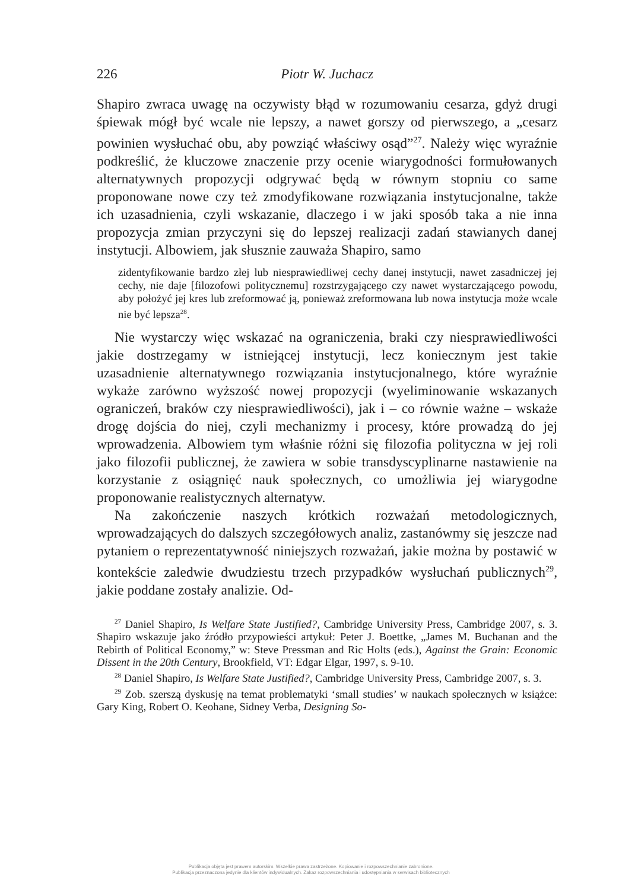226 Piotr W. Juchacz
Shapiro zwraca uwagę na oczywisty błąd w rozumowaniu cesarza, gdyż drugi śpiewak mógł być wcale nie lepszy, a nawet gorszy od pierwszego, a „cesarz powinien wysłuchać obu, aby powziąć właściwy osąd”<sup>27</sup>. Należy więc wyraźnie podkreślić, że kluczowe znaczenie przy ocenie wiarygodności formułowanych alternatywnych propozycji odgrywać będą w równym stopniu co same proponowane nowe czy też zmodyfikowane rozwiązania instytucjonalne, także ich uzasadnienia, czyli wskazanie, dlaczego i w jaki sposób taka a nie inna propozycja zmian przyczyni się do lepszej realizacji zadań stawianych danej instytucji. Albowiem, jak słusznie zauważa Shapiro, samo
zidentyfikowanie bardzo złej lub niesprawiedliwej cechy danej instytucji, nawet zasadniczej jej cechy, nie daje [filozofowi politycznemu] rozstrzygającego czy nawet wystarczającego powodu, aby położyć jej kres lub zreformować ją, ponieważ zreformowana lub nowa instytucja może wcale nie być lepsza<sup>28</sup>.
Nie wystarczy więc wskazać na ograniczenia, braki czy niesprawiedliwości jakie dostrzegamy w istniejącej instytucji, lecz koniecznym jest takie uzasadnienie alternatywnego rozwiązania instytucjonalnego, które wyraźnie wykaże zarówno wyższość nowej propozycji (wyeliminowanie wskazanych ograniczeń, braków czy niesprawiedliwości), jak i – co równie ważne – wskaże drogę dojścia do niej, czyli mechanizmy i procesy, które prowadzą do jej wprowadzenia. Albowiem tym właśnie różni się filozofia polityczna w jej roli jako filozofii publicznej, że zawiera w sobie transdyscyplinarne nastawienie na korzystanie z osiągnięć nauk społecznych, co umożliwia jej wiarygodne proponowanie realistycznych alternatyw.
Na zakończenie naszych krótkich rozważań metodologicznych, wprowadzających do dalszych szczegółowych analiz, zastanówmy się jeszcze nad pytaniem o reprezentatywność niniejszych rozważań, jakie można by postawić w kontekście zaledwie dwudziestu trzech przypadków wysłuchań publicznych<sup>29</sup>, jakie poddane zostały analizie. Od-
<sup>27</sup> Daniel Shapiro, Is Welfare State Justified?, Cambridge University Press, Cambridge 2007, s. 3. Shapiro wskazuje jako źródło przypowieści artykuł: Peter J. Boettke, „James M. Buchanan and the Rebirth of Political Economy,” w: Steve Pressman and Ric Holts (eds.), Against the Grain: Economic Dissent in the 20th Century, Brookfield, VT: Edgar Elgar, 1997, s. 9-10.
<sup>28</sup> Daniel Shapiro, Is Welfare State Justified?, Cambridge University Press, Cambridge 2007, s. 3.
<sup>29</sup> Zob. szerszą dyskusję na temat problematyki ‘small studies’ w naukach społecznych w książce: Gary King, Robert O. Keohane, Sidney Verba, Designing So-
Publikacja objęta jest prawem autorskim. Wszelkie prawa zastrzeżone. Kopiowanie i rozpowszechnianie zabronione.
Publikacja przeznaczona jedynie dla klientów indywidualnych. Zakaz rozpowszechniania i udostępniania w serwisach bibliotecznych